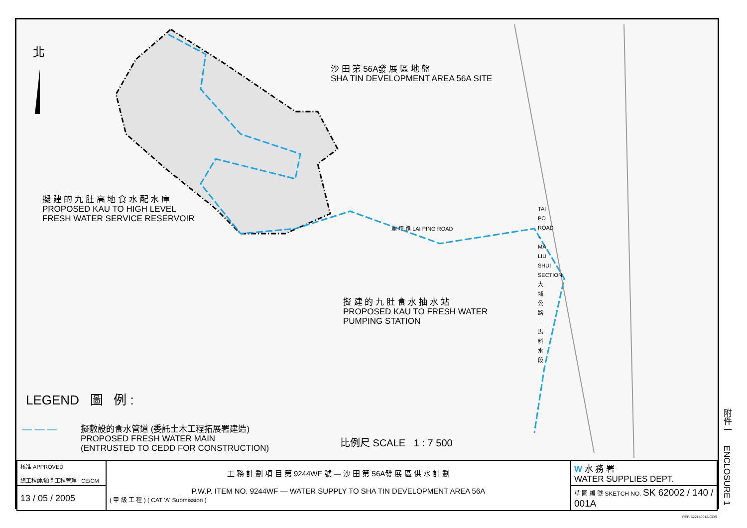北
沙 田 第 56A發 展 區 地 盤
SHA TIN DEVELOPMENT AREA 56A SITE
擬 建 的 九 肚 高 地 食 水 配 水 庫
PROPOSED KAU TO HIGH LEVEL
FRESH WATER SERVICE RESERVOIR
麗 坪 路 LAI PING ROAD
TAI PO ROAD – MA LIU SHUI SECTION 大埔公路－馬料水段
擬 建 的 九 肚 食 水 抽 水 站
PROPOSED KAU TO FRESH WATER
PUMPING STATION
LEGEND 圖 例 :
— — —
擬敷設的食水管道 (委託土木工程拓展署建造)
PROPOSED FRESH WATER MAIN
(ENTRUSTED TO CEDD FOR CONSTRUCTION)
比例尺 SCALE 1 : 7 500
| 核准 APPROVED 總工程師/顧問工程管理 CE/CM | 工 務 計 劃 項 目 第 9244WF 號 — 沙 田 第 56A發 展 區 供 水 計 劃 P.W.P. ITEM NO. 9244WF — WATER SUPPLY TO SHA TIN DEVELOPMENT AREA 56A ( 甲 級 工 程 ) ( CAT 'A' Submission ) | W 水 務 署 WATER SUPPLIES DEPT. |
| 13 / 05 / 2005 | | 草 圖 編 號 SKETCH NO. SK 62002 / 140 / 001A |
附件一 ENCLOSURE 1
REF. 62214001A.CDR